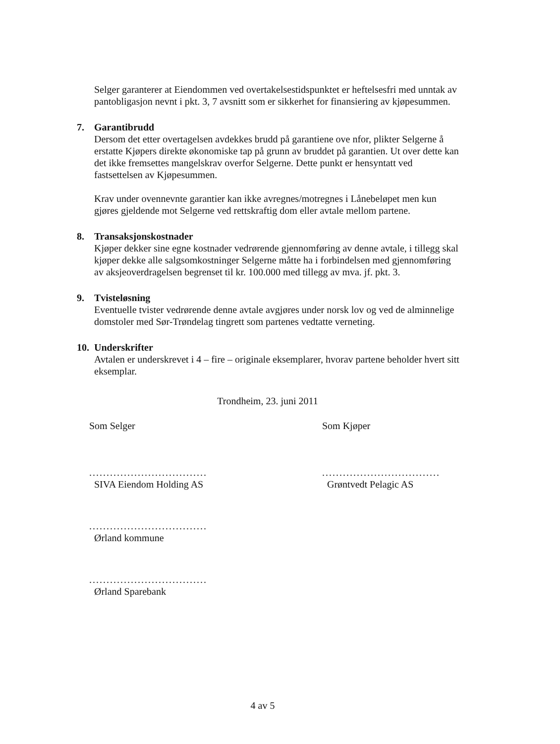Selger garanterer at Eiendommen ved overtakelsestidspunktet er heftelsesfri med unntak av pantobligasjon nevnt i pkt. 3, 7 avsnitt som er sikkerhet for finansiering av kjøpesummen.
7. Garantibrudd
Dersom det etter overtagelsen avdekkes brudd på garantiene ove nfor, plikter Selgerne å erstatte Kjøpers direkte økonomiske tap på grunn av bruddet på garantien. Ut over dette kan det ikke fremsettes mangelskrav overfor Selgerne. Dette punkt er hensyntatt ved fastsettelsen av Kjøpesummen.
Krav under ovennevnte garantier kan ikke avregnes/motregnes i Lånebeløpet men kun gjøres gjeldende mot Selgerne ved rettskraftig dom eller avtale mellom partene.
8. Transaksjonskostnader
Kjøper dekker sine egne kostnader vedrørende gjennomføring av denne avtale, i tillegg skal kjøper dekke alle salgsomkostninger Selgerne måtte ha i forbindelsen med gjennomføring av aksjeoverdragelsen begrenset til kr. 100.000 med tillegg av mva. jf. pkt. 3.
9. Tvisteløsning
Eventuelle tvister vedrørende denne avtale avgjøres under norsk lov og ved de alminnelige domstoler med Sør-Trøndelag tingrett som partenes vedtatte verneting.
10. Underskrifter
Avtalen er underskrevet i 4 – fire – originale eksemplarer, hvorav partene beholder hvert sitt eksemplar.
Trondheim, 23. juni 2011
Som Selger
..................................
SIVA Eiendom Holding AS
..................................
Ørland kommune
..................................
Ørland Sparebank
Som Kjøper
..................................
Grøntvedt Pelagic AS
4 av 5